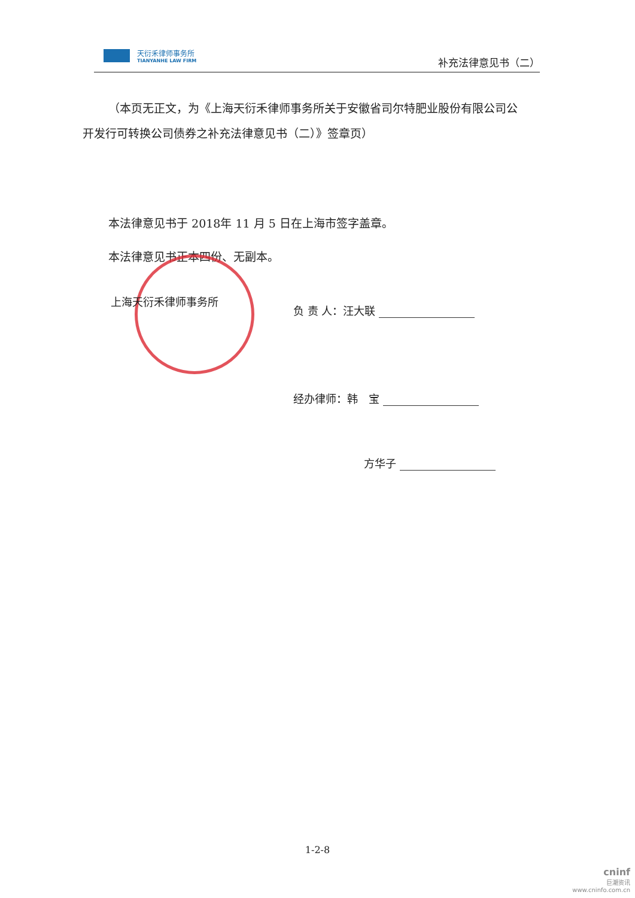天衍禾律师事务所
TIANYANHE LAW FIRM
补充法律意见书（二）
（本页无正文，为《上海天衍禾律师事务所关于安徽省司尔特肥业股份有限公司公开发行可转换公司债券之补充法律意见书（二）》签章页）
本法律意见书于 2018年 11 月 5 日在上海市签字盖章。
本法律意见书正本四份、无副本。
上海天衍禾律师事务所
负 责 人：汪大联
经办律师：韩　宝
方华子
1-2-8
cninf
巨潮资讯
www.cninfo.com.cn